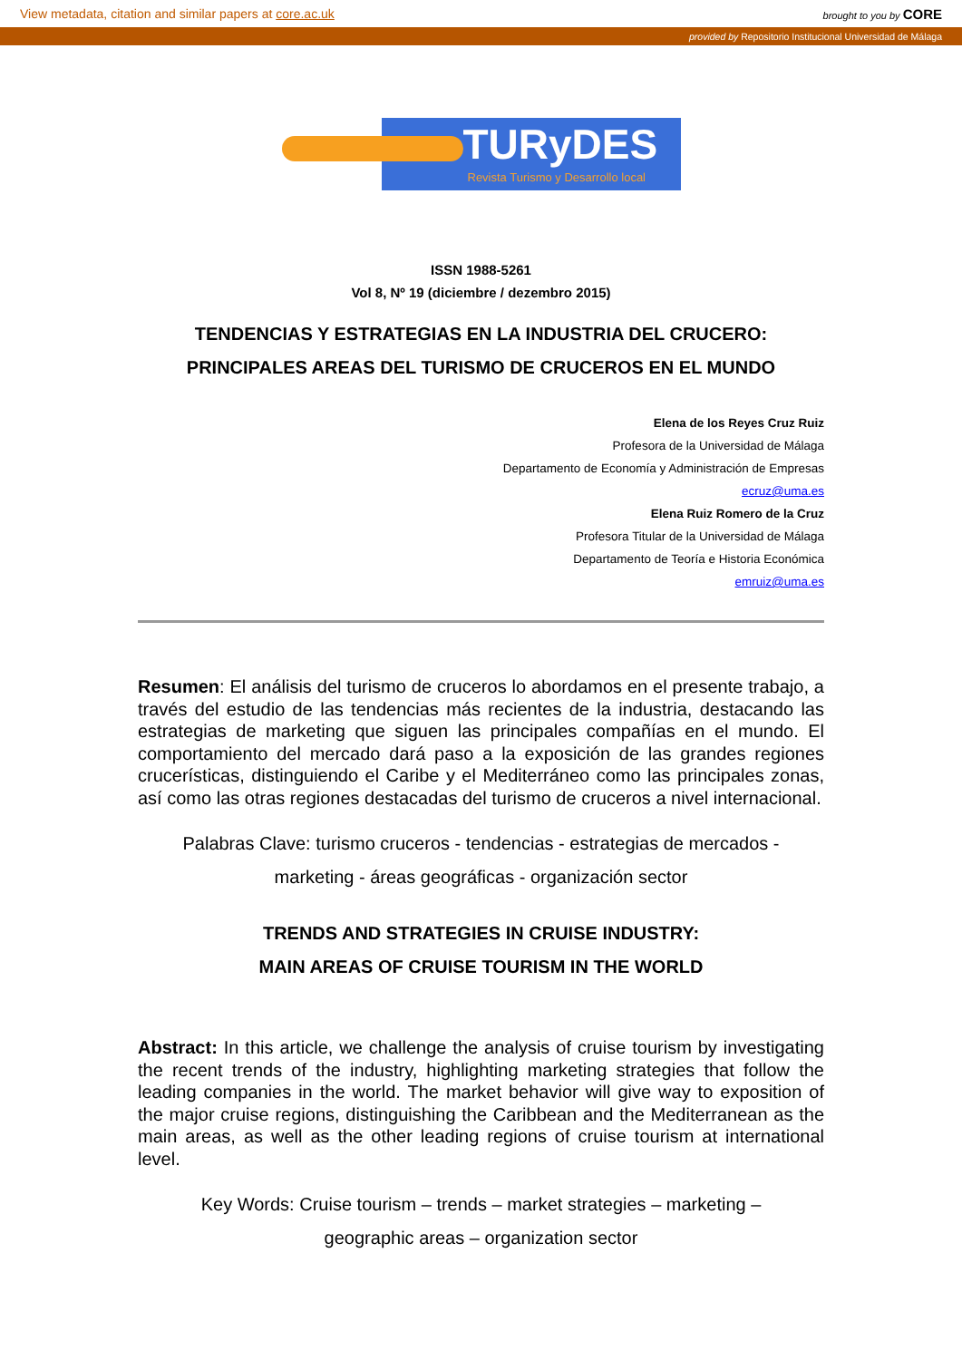View metadata, citation and similar papers at core.ac.uk brought to you by CORE
provided by Repositorio Institucional Universidad de Málaga
TURyDES
Revista Turismo y Desarrollo local
ISSN 1988-5261
Vol 8, Nº 19 (diciembre / dezembro 2015)
TENDENCIAS Y ESTRATEGIAS EN LA INDUSTRIA DEL CRUCERO:
PRINCIPALES AREAS DEL TURISMO DE CRUCEROS EN EL MUNDO
Elena de los Reyes Cruz Ruiz
Profesora de la Universidad de Málaga
Departamento de Economía y Administración de Empresas
ecruz@uma.es
Elena Ruiz Romero de la Cruz
Profesora Titular de la Universidad de Málaga
Departamento de Teoría e Historia Económica
emruiz@uma.es
Resumen: El análisis del turismo de cruceros lo abordamos en el presente trabajo, a través del estudio de las tendencias más recientes de la industria, destacando las estrategias de marketing que siguen las principales compañías en el mundo. El comportamiento del mercado dará paso a la exposición de las grandes regiones crucerísticas, distinguiendo el Caribe y el Mediterráneo como las principales zonas, así como las otras regiones destacadas del turismo de cruceros a nivel internacional.
Palabras Clave: turismo cruceros - tendencias - estrategias de mercados -
marketing - áreas geográficas - organización sector
TRENDS AND STRATEGIES IN CRUISE INDUSTRY:
MAIN AREAS OF CRUISE TOURISM IN THE WORLD
Abstract: In this article, we challenge the analysis of cruise tourism by investigating the recent trends of the industry, highlighting marketing strategies that follow the leading companies in the world. The market behavior will give way to exposition of the major cruise regions, distinguishing the Caribbean and the Mediterranean as the main areas, as well as the other leading regions of cruise tourism at international level.
Key Words: Cruise tourism – trends – market strategies – marketing –
geographic areas – organization sector